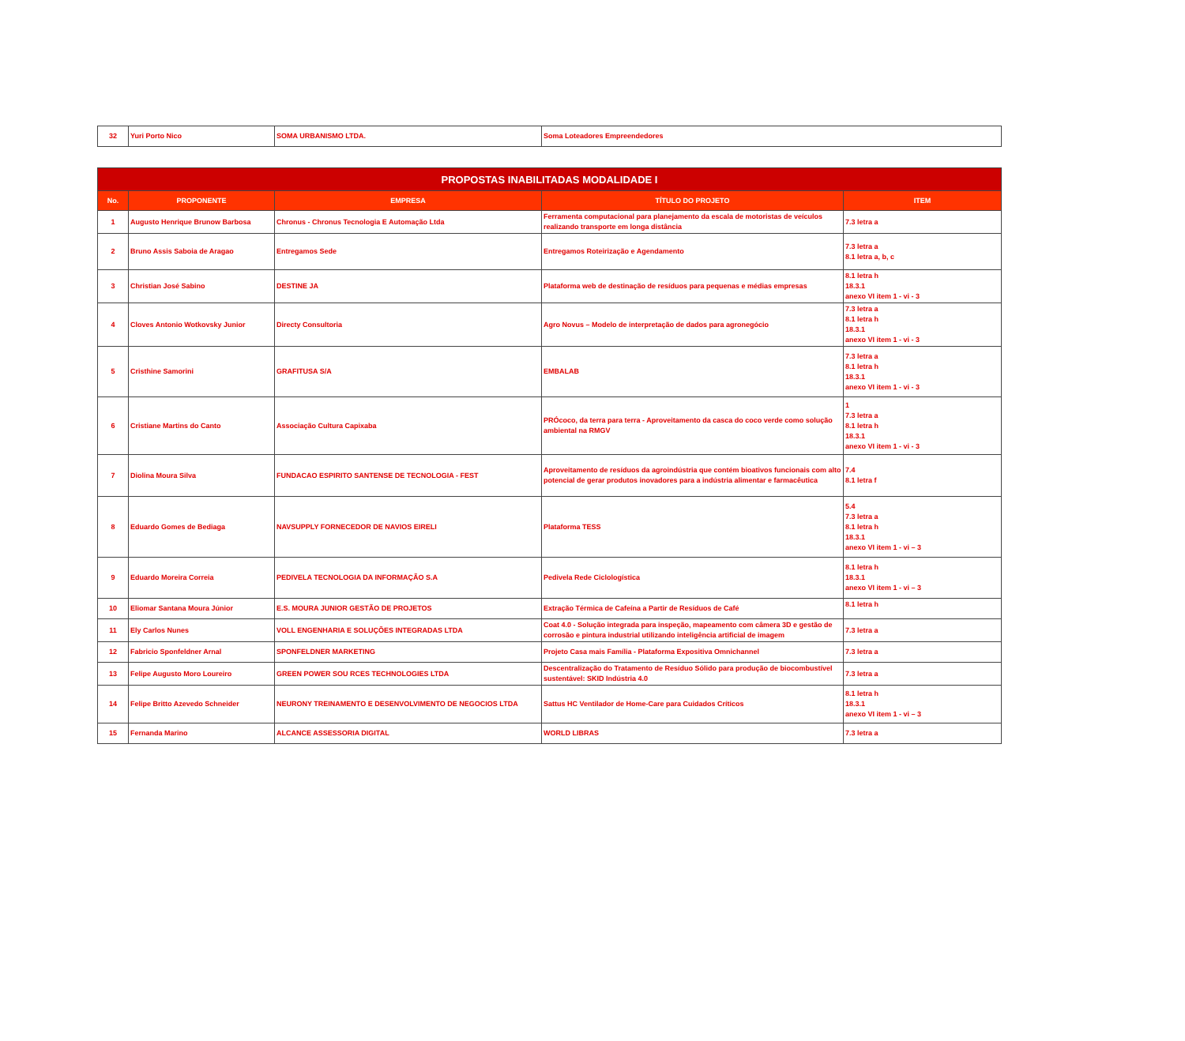| 32 | Yuri Porto Nico | SOMA URBANISMO LTDA. | Soma Loteadores Empreendedores |
| PROPOSTAS INABILITADAS MODALIDADE I | | | | |
| --- | --- | --- | --- | --- |
| No. | PROPONENTE | EMPRESA | TÍTULO DO PROJETO | ITEM |
| 1 | Augusto Henrique Brunow Barbosa | Chronus - Chronus Tecnologia E Automação Ltda | Ferramenta computacional para planejamento da escala de motoristas de veículos realizando transporte em longa distância | 7.3 letra a |
| 2 | Bruno Assis Saboia de Aragao | Entregamos Sede | Entregamos Roteirização e Agendamento | 7.3 letra a 8.1 letra a, b, c |
| 3 | Christian José Sabino | DESTINE JA | Plataforma web de destinação de resíduos para pequenas e médias empresas | 8.1 letra h 18.3.1 anexo VI item 1 - vi - 3 |
| 4 | Cloves Antonio Wotkovsky Junior | Directy Consultoria | Agro Novus – Modelo de interpretação de dados para agronegócio | 7.3 letra a 8.1 letra h 18.3.1 anexo VI item 1 - vi - 3 |
| 5 | Cristhine Samorini | GRAFITUSA S/A | EMBALAB | 7.3 letra a 8.1 letra h 18.3.1 anexo VI item 1 - vi - 3 |
| 6 | Cristiane Martins do Canto | Associação Cultura Capixaba | PRÓcoco, da terra para terra - Aproveitamento da casca do coco verde como solução ambiental na RMGV | 1 7.3 letra a 8.1 letra h 18.3.1 anexo VI item 1 - vi - 3 |
| 7 | Diolina Moura Silva | FUNDACAO ESPIRITO SANTENSE DE TECNOLOGIA - FEST | Aproveitamento de resíduos da agroindústria que contém bioativos funcionais com alto potencial de gerar produtos inovadores para a indústria alimentar e farmacêutica | 7.4 8.1 letra f |
| 8 | Eduardo Gomes de Bediaga | NAVSUPPLY FORNECEDOR DE NAVIOS EIRELI | Plataforma TESS | 5.4 7.3 letra a 8.1 letra h 18.3.1 anexo VI item 1 - vi – 3 |
| 9 | Eduardo Moreira Correia | PEDIVELA TECNOLOGIA DA INFORMAÇÃO S.A | Pedivela Rede Ciclologística | 8.1 letra h 18.3.1 anexo VI item 1 - vi – 3 |
| 10 | Eliomar Santana Moura Júnior | E.S. MOURA JUNIOR GESTÃO DE PROJETOS | Extração Térmica de Cafeína a Partir de Resíduos de Café | 8.1 letra h |
| 11 | Ely Carlos Nunes | VOLL ENGENHARIA E SOLUÇÕES INTEGRADAS LTDA | Coat 4.0 - Solução integrada para inspeção, mapeamento com câmera 3D e gestão de corrosão e pintura industrial utilizando inteligência artificial de imagem | 7.3 letra a |
| 12 | Fabricio Sponfeldner Arnal | SPONFELDNER MARKETING | Projeto Casa mais Família - Plataforma Expositiva Omnichannel | 7.3 letra a |
| 13 | Felipe Augusto Moro Loureiro | GREEN POWER SOU RCES TECHNOLOGIES LTDA | Descentralização do Tratamento de Resíduo Sólido para produção de biocombustível sustentável: SKID Indústria 4.0 | 7.3 letra a |
| 14 | Felipe Britto Azevedo Schneider | NEURONY TREINAMENTO E DESENVOLVIMENTO DE NEGOCIOS LTDA | Sattus HC Ventilador de Home-Care para Cuidados Críticos | 8.1 letra h 18.3.1 anexo VI item 1 - vi – 3 |
| 15 | Fernanda Marino | ALCANCE ASSESSORIA DIGITAL | WORLD LIBRAS | 7.3 letra a |